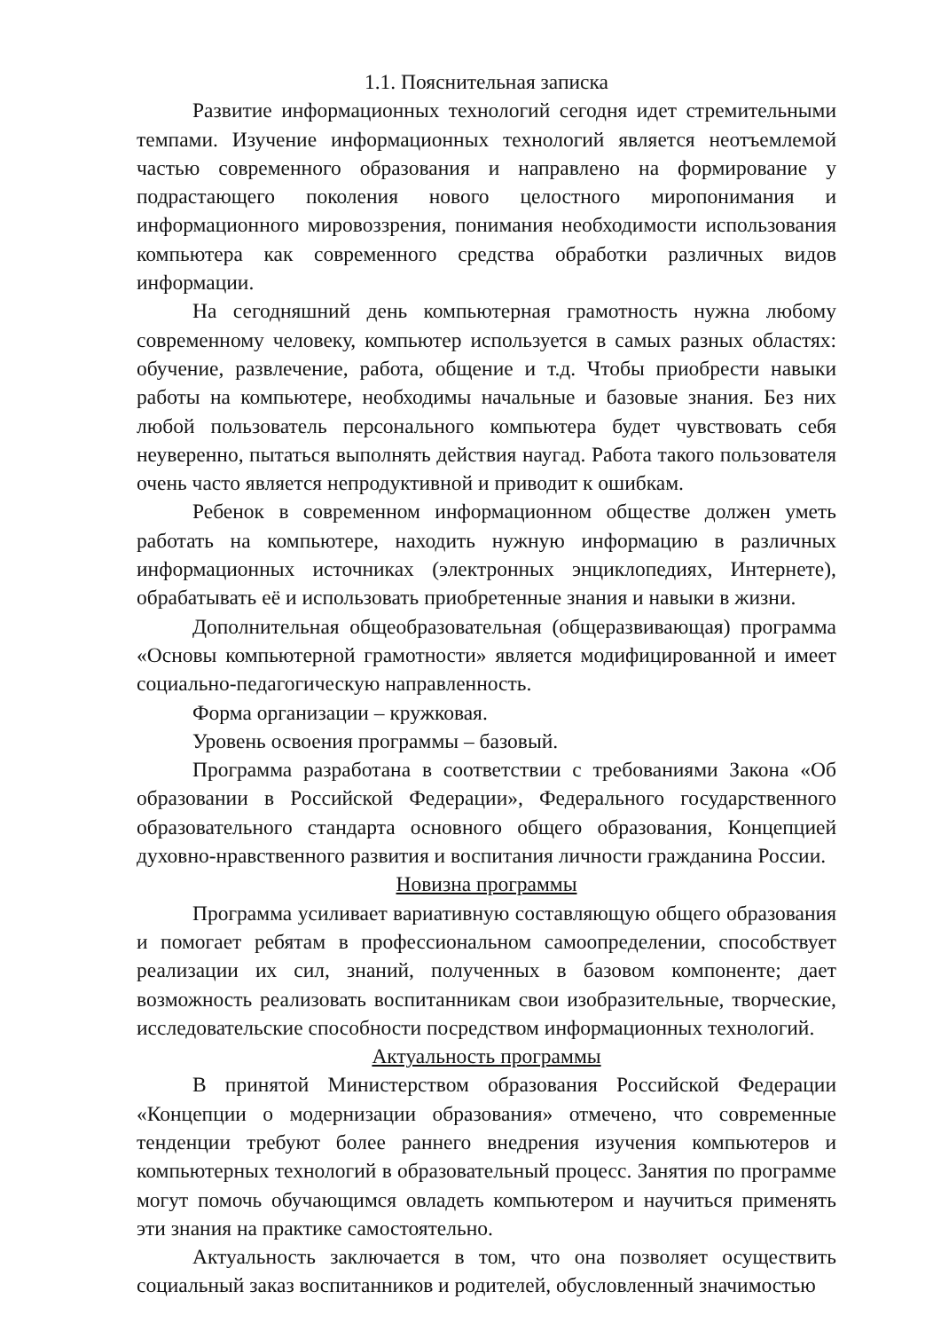1.1. Пояснительная записка
Развитие информационных технологий сегодня идет стремительными темпами. Изучение информационных технологий является неотъемлемой частью современного образования и направлено на формирование у подрастающего поколения нового целостного миропонимания и информационного мировоззрения, понимания необходимости использования компьютера как современного средства обработки различных видов информации.
На сегодняшний день компьютерная грамотность нужна любому современному человеку, компьютер используется в самых разных областях: обучение, развлечение, работа, общение и т.д. Чтобы приобрести навыки работы на компьютере, необходимы начальные и базовые знания. Без них любой пользователь персонального компьютера будет чувствовать себя неуверенно, пытаться выполнять действия наугад. Работа такого пользователя очень часто является непродуктивной и приводит к ошибкам.
Ребенок в современном информационном обществе должен уметь работать на компьютере, находить нужную информацию в различных информационных источниках (электронных энциклопедиях, Интернете), обрабатывать её и использовать приобретенные знания и навыки в жизни.
Дополнительная общеобразовательная (общеразвивающая) программа «Основы компьютерной грамотности» является модифицированной и имеет социально-педагогическую направленность.
Форма организации – кружковая.
Уровень освоения программы – базовый.
Программа разработана в соответствии с требованиями Закона «Об образовании в Российской Федерации», Федерального государственного образовательного стандарта основного общего образования, Концепцией духовно-нравственного развития и воспитания личности гражданина России.
Новизна программы
Программа усиливает вариативную составляющую общего образования и помогает ребятам в профессиональном самоопределении, способствует реализации их сил, знаний, полученных в базовом компоненте; дает возможность реализовать воспитанникам свои изобразительные, творческие, исследовательские способности посредством информационных технологий.
Актуальность программы
В принятой Министерством образования Российской Федерации «Концепции о модернизации образования» отмечено, что современные тенденции требуют более раннего внедрения изучения компьютеров и компьютерных технологий в образовательный процесс. Занятия по программе могут помочь обучающимся овладеть компьютером и научиться применять эти знания на практике самостоятельно.
Актуальность заключается в том, что она позволяет осуществить социальный заказ воспитанников и родителей, обусловленный значимостью